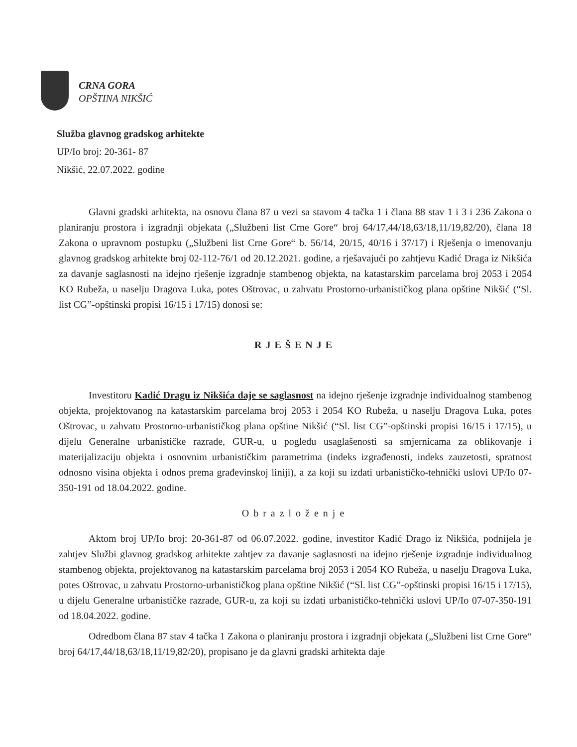CRNA GORA
OPŠTINA NIKŠIĆ
Služba glavnog gradskog arhitekte
UP/Io broj: 20-361- 87
Nikšić, 22.07.2022. godine
Glavni gradski arhitekta, na osnovu člana 87 u vezi sa stavom 4 tačka 1 i člana 88 stav 1 i 3 i 236 Zakona o planiranju prostora i izgradnji objekata („Službeni list Crne Gore“ broj 64/17,44/18,63/18,11/19,82/20), člana 18 Zakona o upravnom postupku („Službeni list Crne Gore“ b. 56/14, 20/15, 40/16 i 37/17) i Rješenja o imenovanju glavnog gradskog arhitekte broj 02-112-76/1 od 20.12.2021. godine, a rješavajući po zahtjevu Kadić Draga iz Nikšića za davanje saglasnosti na idejno rješenje izgradnje stambenog objekta, na katastarskim parcelama broj 2053 i 2054 KO Rubeža, u naselju Dragova Luka, potes Oštrovac, u zahvatu Prostorno-urbanističkog plana opštine Nikšić (“Sl. list CG”-opštinski propisi 16/15 i 17/15) donosi se:
RJEŠENJE
Investitoru Kadić Dragu iz Nikšića daje se saglasnost na idejno rješenje izgradnje individualnog stambenog objekta, projektovanog na katastarskim parcelama broj 2053 i 2054 KO Rubeža, u naselju Dragova Luka, potes Oštrovac, u zahvatu Prostorno-urbanističkog plana opštine Nikšić (“Sl. list CG”-opštinski propisi 16/15 i 17/15), u dijelu Generalne urbanističke razrade, GUR-u, u pogledu usaglašenosti sa smjernicama za oblikovanje i materijalizaciju objekta i osnovnim urbanističkim parametrima (indeks izgrađenosti, indeks zauzetosti, spratnost odnosno visina objekta i odnos prema građevinskoj liniji), a za koji su izdati urbanističko-tehnički uslovi UP/Io 07-350-191 od 18.04.2022. godine.
Obrazloženje
Aktom broj UP/Io broj: 20-361-87 od 06.07.2022. godine, investitor Kadić Drago iz Nikšića, podnijela je zahtjev Službi glavnog gradskog arhitekte zahtjev za davanje saglasnosti na idejno rješenje izgradnje individualnog stambenog objekta, projektovanog na katastarskim parcelama broj 2053 i 2054 KO Rubeža, u naselju Dragova Luka, potes Oštrovac, u zahvatu Prostorno-urbanističkog plana opštine Nikšić (“Sl. list CG”-opštinski propisi 16/15 i 17/15), u dijelu Generalne urbanističke razrade, GUR-u, za koji su izdati urbanističko-tehnički uslovi UP/Io 07-07-350-191 od 18.04.2022. godine.
Odredbom člana 87 stav 4 tačka 1 Zakona o planiranju prostora i izgradnji objekata („Službeni list Crne Gore“ broj 64/17,44/18,63/18,11/19,82/20), propisano je da glavni gradski arhitekta daje